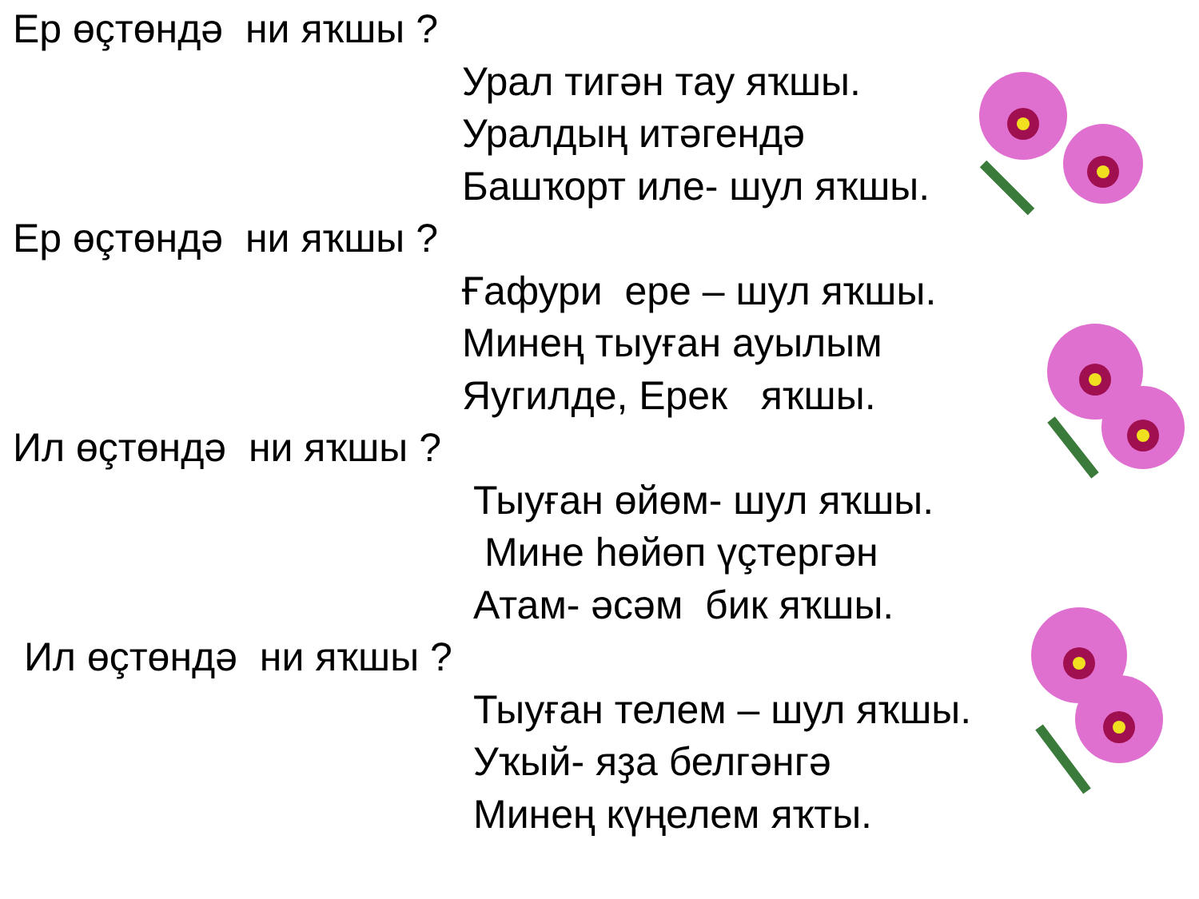Ер өçтөндә ни яҡшы ?
Урал тигән тау яҡшы.
Уралдың итәгендә
Башҡорт иле- шул яҡшы.
Ер өçтөндә ни яҡшы ?
Ғафури ере – шул яҡшы.
Минең тыуған ауылым
Яугилде, Ерек яҡшы.
Ил өçтөндә ни яҡшы ?
Тыуған өйөм- шул яҡшы.
Мине һөйөп үçтергән
Атам- әсәм бик яҡшы.
Ил өçтөндә ни яҡшы ?
Тыуған телем – шул яҡшы.
Уҡый- яҙа белгәнгә
Минең күңелем яҡты.